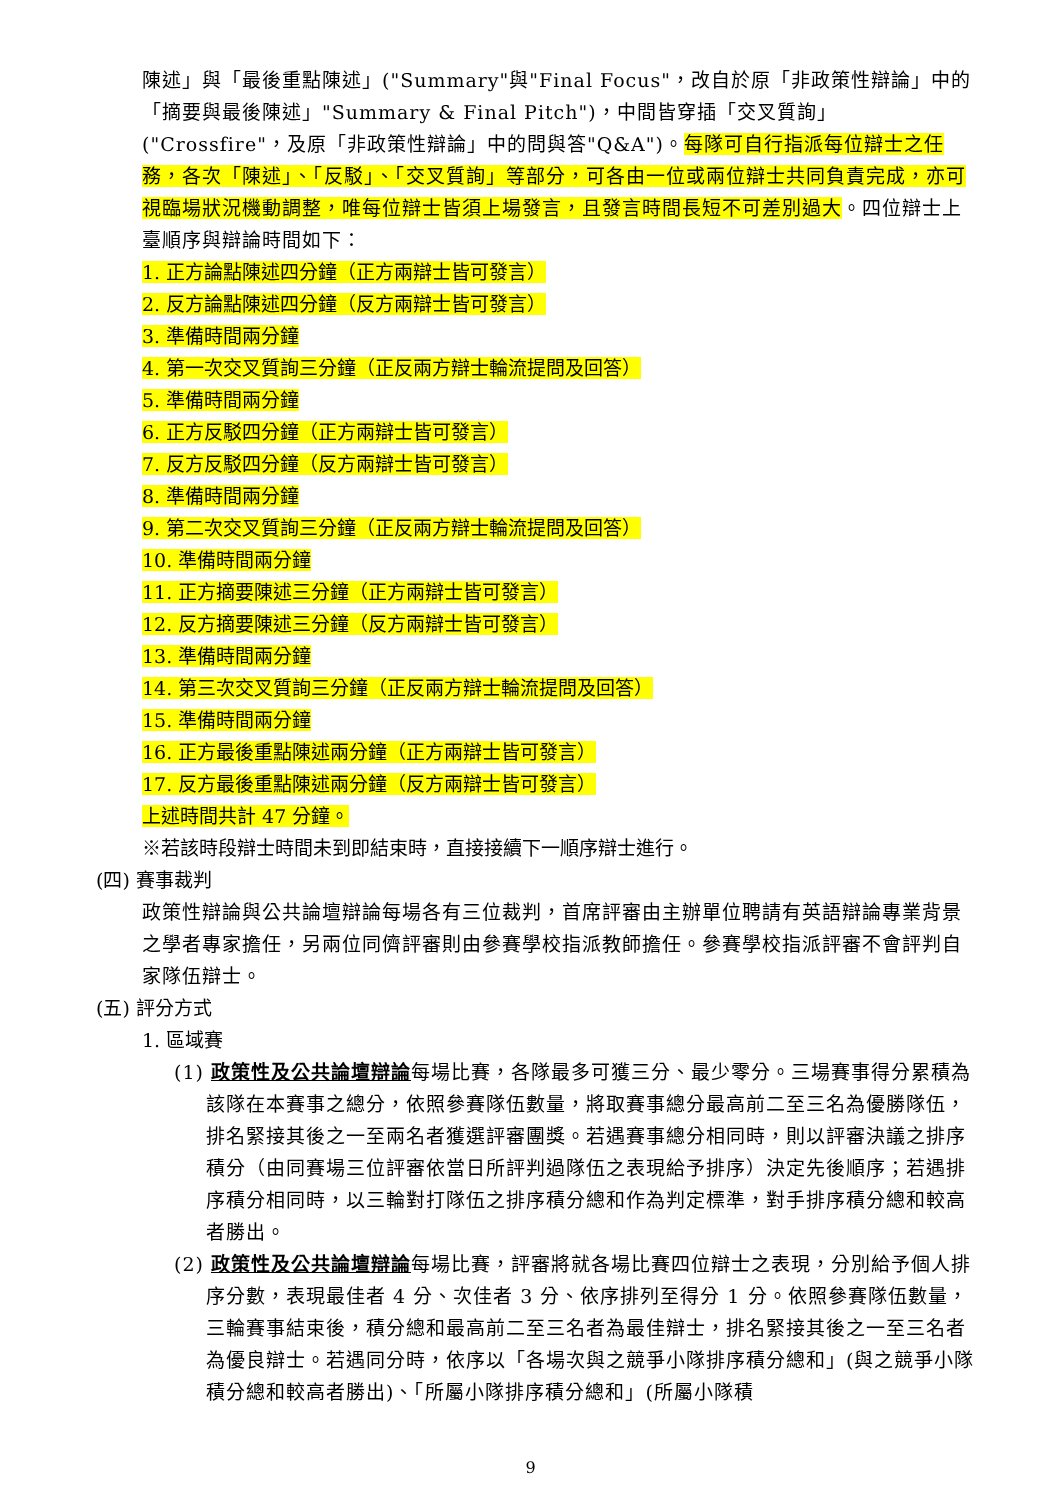陳述」與「最後重點陳述」("Summary"與"Final Focus"，改自於原「非政策性辯論」中的「摘要與最後陳述」"Summary & Final Pitch")，中間皆穿插「交叉質詢」("Crossfire"，及原「非政策性辯論」中的問與答"Q&A")。每隊可自行指派每位辯士之任務，各次「陳述」、「反駁」、「交叉質詢」等部分，可各由一位或兩位辯士共同負責完成，亦可視臨場狀況機動調整，唯每位辯士皆須上場發言，且發言時間長短不可差別過大。四位辯士上臺順序與辯論時間如下：
1. 正方論點陳述四分鐘（正方兩辯士皆可發言）
2. 反方論點陳述四分鐘（反方兩辯士皆可發言）
3. 準備時間兩分鐘
4. 第一次交叉質詢三分鐘（正反兩方辯士輪流提問及回答）
5. 準備時間兩分鐘
6. 正方反駁四分鐘（正方兩辯士皆可發言）
7. 反方反駁四分鐘（反方兩辯士皆可發言）
8. 準備時間兩分鐘
9. 第二次交叉質詢三分鐘（正反兩方辯士輪流提問及回答）
10. 準備時間兩分鐘
11. 正方摘要陳述三分鐘（正方兩辯士皆可發言）
12. 反方摘要陳述三分鐘（反方兩辯士皆可發言）
13. 準備時間兩分鐘
14. 第三次交叉質詢三分鐘（正反兩方辯士輪流提問及回答）
15. 準備時間兩分鐘
16. 正方最後重點陳述兩分鐘（正方兩辯士皆可發言）
17. 反方最後重點陳述兩分鐘（反方兩辯士皆可發言）
上述時間共計 47 分鐘。
※若該時段辯士時間未到即結束時，直接接續下一順序辯士進行。
(四) 賽事裁判
政策性辯論與公共論壇辯論每場各有三位裁判，首席評審由主辦單位聘請有英語辯論專業背景之學者專家擔任，另兩位同儕評審則由參賽學校指派教師擔任。參賽學校指派評審不會評判自家隊伍辯士。
(五) 評分方式
1. 區域賽
(1) 政策性及公共論壇辯論每場比賽，各隊最多可獲三分、最少零分。三場賽事得分累積為該隊在本賽事之總分，依照參賽隊伍數量，將取賽事總分最高前二至三名為優勝隊伍，排名緊接其後之一至兩名者獲選評審團獎。若遇賽事總分相同時，則以評審決議之排序積分（由同賽場三位評審依當日所評判過隊伍之表現給予排序）決定先後順序；若遇排序積分相同時，以三輪對打隊伍之排序積分總和作為判定標準，對手排序積分總和較高者勝出。
(2) 政策性及公共論壇辯論每場比賽，評審將就各場比賽四位辯士之表現，分別給予個人排序分數，表現最佳者 4 分、次佳者 3 分、依序排列至得分 1 分。依照參賽隊伍數量，三輪賽事結束後，積分總和最高前二至三名者為最佳辯士，排名緊接其後之一至三名者為優良辯士。若遇同分時，依序以「各場次與之競爭小隊排序積分總和」(與之競爭小隊積分總和較高者勝出)、「所屬小隊排序積分總和」(所屬小隊積
9